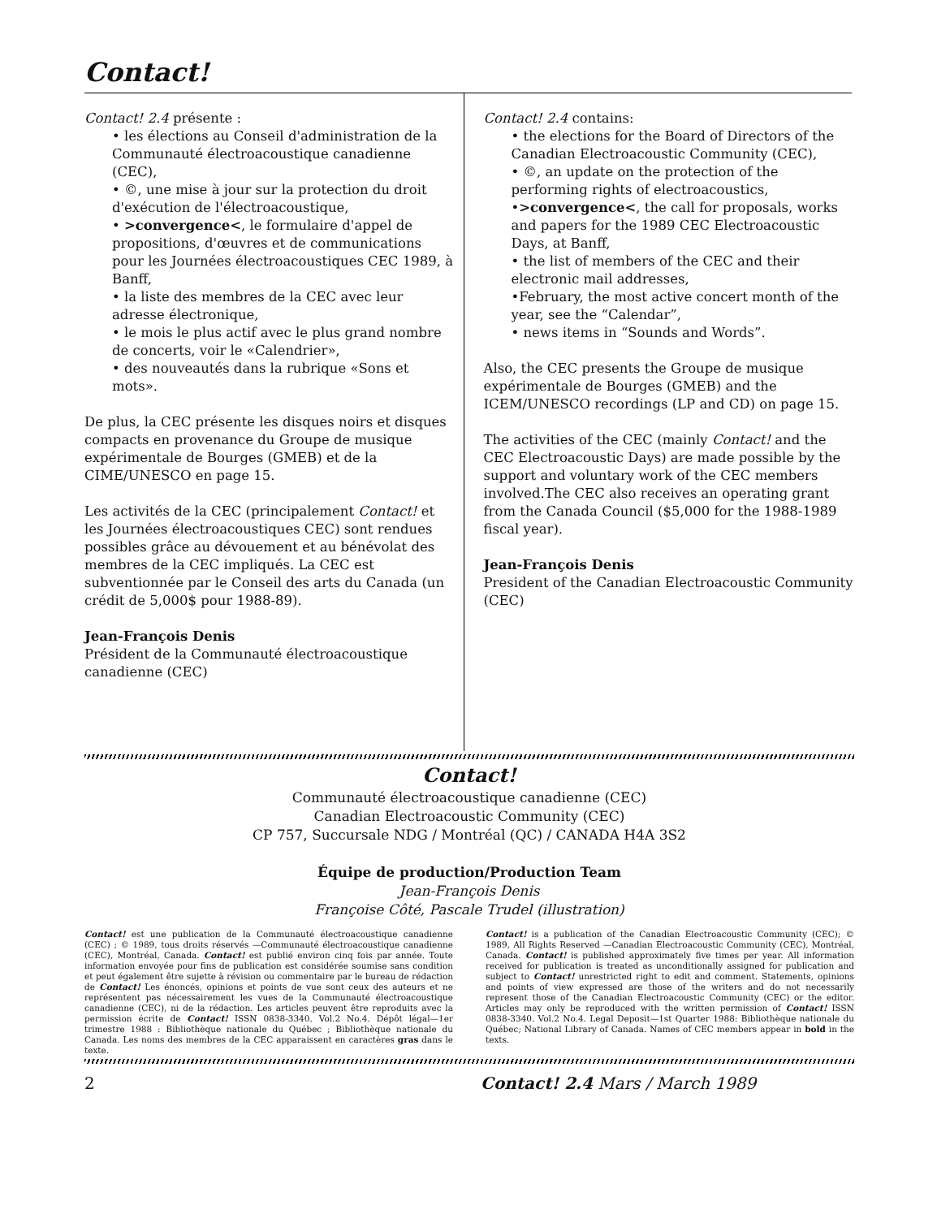Contact!
Contact! 2.4 présente :
• les élections au Conseil d'administration de la Communauté électroacoustique canadienne (CEC),
• ©, une mise à jour sur la protection du droit d'exécution de l'électroacoustique,
• >convergence<, le formulaire d'appel de propositions, d'œuvres et de communications pour les Journées électroacoustiques CEC 1989, à Banff,
• la liste des membres de la CEC avec leur adresse électronique,
• le mois le plus actif avec le plus grand nombre de concerts, voir le «Calendrier»,
• des nouveautés dans la rubrique «Sons et mots».
De plus, la CEC présente les disques noirs et disques compacts en provenance du Groupe de musique expérimentale de Bourges (GMEB) et de la CIME/UNESCO en page 15.
Les activités de la CEC (principalement Contact! et les Journées électroacoustiques CEC) sont rendues possibles grâce au dévouement et au bénévolat des membres de la CEC impliqués. La CEC est subventionnée par le Conseil des arts du Canada (un crédit de 5,000$ pour 1988-89).
Jean-François Denis
Président de la Communauté électroacoustique canadienne (CEC)
Contact! 2.4 contains:
• the elections for the Board of Directors of the Canadian Electroacoustic Community (CEC),
• ©, an update on the protection of the performing rights of electroacoustics,
•>convergence<, the call for proposals, works and papers for the 1989 CEC Electroacoustic Days, at Banff,
• the list of members of the CEC and their electronic mail addresses,
•February, the most active concert month of the year, see the “Calendar”,
• news items in “Sounds and Words”.
Also, the CEC presents the Groupe de musique expérimentale de Bourges (GMEB) and the ICEM/UNESCO recordings (LP and CD) on page 15.
The activities of the CEC (mainly Contact! and the CEC Electroacoustic Days) are made possible by the support and voluntary work of the CEC members involved.The CEC also receives an operating grant from the Canada Council ($5,000 for the 1988-1989 fiscal year).
Jean-François Denis
President of the Canadian Electroacoustic Community (CEC)
Contact!
Communauté électroacoustique canadienne (CEC)
Canadian Electroacoustic Community (CEC)
CP 757, Succursale NDG / Montréal (QC) / CANADA H4A 3S2
Équipe de production/Production Team
Jean-François Denis
Françoise Côté, Pascale Trudel (illustration)
Contact! est une publication de la Communauté électroacoustique canadienne (CEC) ; © 1989, tous droits réservés —Communauté électroacoustique canadienne (CEC), Montréal, Canada. Contact! est publié environ cinq fois par année. Toute information envoyée pour fins de publication est considérée soumise sans condition et peut également être sujette à révision ou commentaire par le bureau de rédaction de Contact! Les énoncés, opinions et points de vue sont ceux des auteurs et ne représentent pas nécessairement les vues de la Communauté électroacoustique canadienne (CEC), ni de la rédaction. Les articles peuvent être reproduits avec la permission écrite de Contact! ISSN 0838-3340. Vol.2 No.4. Dépôt légal—1er trimestre 1988 : Bibliothèque nationale du Québec ; Bibliothèque nationale du Canada. Les noms des membres de la CEC apparaissent en caractères gras dans le texte.
Contact! is a publication of the Canadian Electroacoustic Community (CEC); © 1989, All Rights Reserved —Canadian Electroacoustic Community (CEC), Montréal, Canada. Contact! is published approximately five times per year. All information received for publication is treated as unconditionally assigned for publication and subject to Contact! unrestricted right to edit and comment. Statements, opinions and points of view expressed are those of the writers and do not necessarily represent those of the Canadian Electroacoustic Community (CEC) or the editor. Articles may only be reproduced with the written permission of Contact! ISSN 0838-3340. Vol.2 No.4. Legal Deposit—1st Quarter 1988: Bibliothèque nationale du Québec; National Library of Canada. Names of CEC members appear in bold in the texts.
2 Contact! 2.4 Mars / March 1989